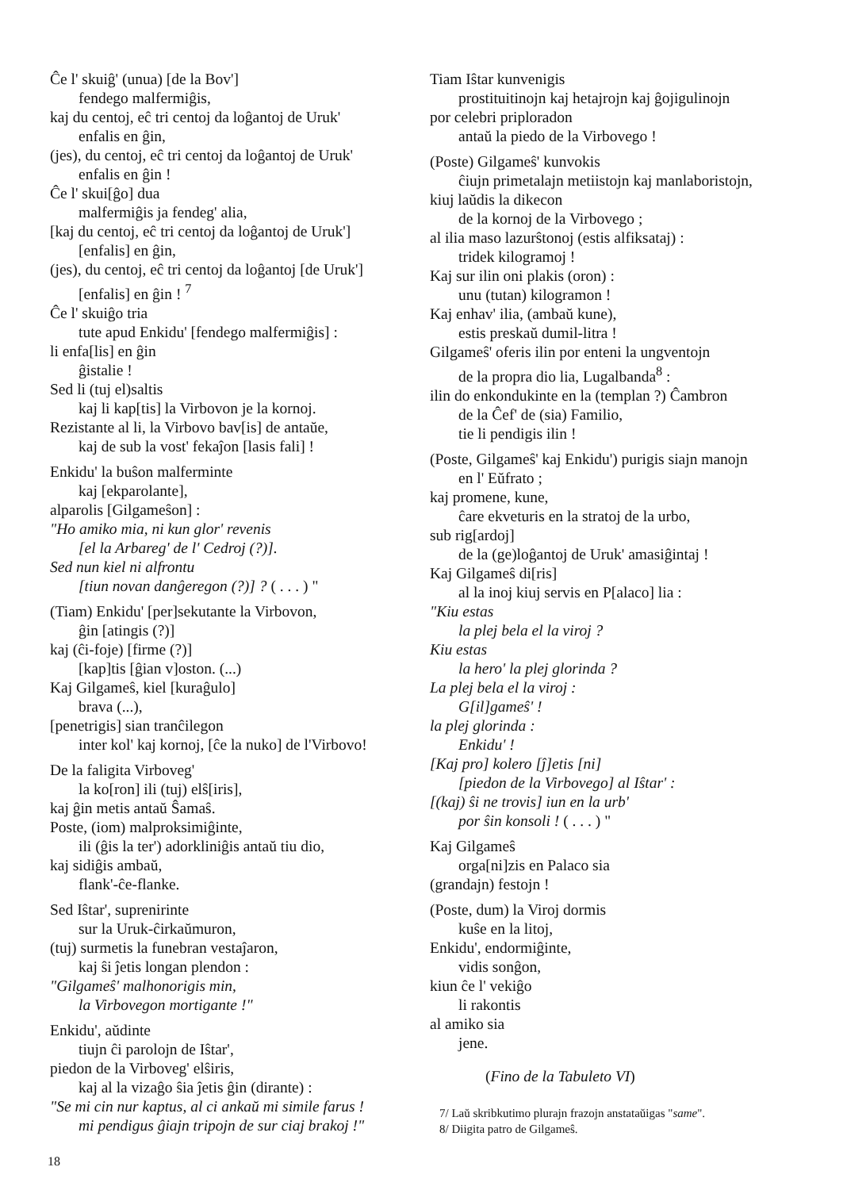Ĉe l' skuiĝ' (unua) [de la Bov']
fendego malfermiĝis,
kaj du centoj, eĉ tri centoj da loĝantoj de Uruk'
enfalis en ĝin,
(jes), du centoj, eĉ tri centoj da loĝantoj de Uruk'
enfalis en ĝin !
Ĉe l' skui[ĝo] dua
malfermiĝis ja fendeg' alia,
[kaj du centoj, eĉ tri centoj da loĝantoj de Uruk']
[enfalis] en ĝin,
(jes), du centoj, eĉ tri centoj da loĝantoj [de Uruk']
[enfalis] en ĝin ! <sup>7</sup>
Ĉe l' skuiĝo tria
tute apud Enkidu' [fendego malfermiĝis] :
li enfa[lis] en ĝin
ĝistalie !
Sed li (tuj el)saltis
kaj li kap[tis] la Virbovon je la kornoj.
Rezistante al li, la Virbovo bav[is] de antaŭe,
kaj de sub la vost' fekaĵon [lasis fali] !
Enkidu' la buŝon malferminte
kaj [ekparolante],
alparolis [Gilgameŝon] :
"Ho amiko mia, ni kun glor' revenis
[el la Arbareg' de l' Cedroj (?)].
Sed nun kiel ni alfrontu
[tiun novan danĝeregon (?)] ? ( . . . ) "
(Tiam) Enkidu' [per]sekutante la Virbovon,
ĝin [atingis (?)]
kaj (ĉi-foje) [firme (?)]
[kap]tis [ĝian v]oston. (...)
Kaj Gilgameŝ, kiel [kuraĝulo]
brava (...),
[penetrigis] sian tranĉilegon
inter kol' kaj kornoj, [ĉe la nuko] de l'Virbovo!
De la faligita Virboveg'
la ko[ron] ili (tuj) elŝ[iris],
kaj ĝin metis antaŭ Ŝamaŝ.
Poste, (iom) malproksimiĝinte,
ili (ĝis la ter') adorkliniĝis antaŭ tiu dio,
kaj sidiĝis ambaŭ,
flank'-ĉe-flanke.
Sed Iŝtar', suprenirinte
sur la Uruk-ĉirkaŭmuron,
(tuj) surmetis la funebran vestaĵaron,
kaj ŝi ĵetis longan plendon :
"Gilgameŝ' malhonorigis min,
la Virbovegon mortigante !"
Enkidu', aŭdinte
tiujn ĉi parolojn de Iŝtar',
piedon de la Virboveg' elŝiris,
kaj al la vizaĝo ŝia ĵetis ĝin (dirante) :
"Se mi cin nur kaptus, al ci ankaŭ mi simile farus !
mi pendigus ĝiajn tripojn de sur ciaj brakoj !"
Tiam Iŝtar kunvenigis
prostituitinojn kaj hetajrojn kaj ĝojigulinojn
por celebri priploradon
antaŭ la piedo de la Virbovego !
(Poste) Gilgameŝ' kunvokis
ĉiujn primetalajn metiistojn kaj manlaboristojn,
kiuj laŭdis la dikecon
de la kornoj de la Virbovego ;
al ilia maso lazurŝtonoj (estis alfiksataj) :
tridek kilogramoj !
Kaj sur ilin oni plakis (oron) :
unu (tutan) kilogramon !
Kaj enhav' ilia, (ambaŭ kune),
estis preskaŭ dumil-litra !
Gilgameŝ' oferis ilin por enteni la ungventojn
de la propra dio lia, Lugalbanda<sup>8</sup> :
ilin do enkondukinte en la (templan ?) Ĉambron
de la Ĉef' de (sia) Familio,
tie li pendigis ilin !
(Poste, Gilgameŝ' kaj Enkidu') purigis siajn manojn
en l' Eŭfrato ;
kaj promene, kune,
ĉare ekveturis en la stratoj de la urbo,
sub rig[ardoj]
de la (ge)loĝantoj de Uruk' amasiĝintaj !
Kaj Gilgameŝ di[ris]
al la inoj kiuj servis en P[alaco] lia :
"Kiu estas
la plej bela el la viroj ?
Kiu estas
la hero' la plej glorinda ?
La plej bela el la viroj :
G[il]gameŝ' !
la plej glorinda :
Enkidu' !
[Kaj pro] kolero [ĵ]etis [ni]
[piedon de la Virbovego] al Iŝtar' :
[(kaj) ŝi ne trovis] iun en la urb'
por ŝin konsoli ! ( . . . ) "
Kaj Gilgameŝ
orga[ni]zis en Palaco sia
(grandajn) festojn !
(Poste, dum) la Viroj dormis
kuŝe en la litoj,
Enkidu', endormiĝinte,
vidis sonĝon,
kiun ĉe l' vekiĝo
li rakontis
al amiko sia
jene.
(Fino de la Tabuleto VI)
7/ Laŭ skribkutimo plurajn frazojn anstataŭigas "same".
8/ Diigita patro de Gilgameŝ.
18